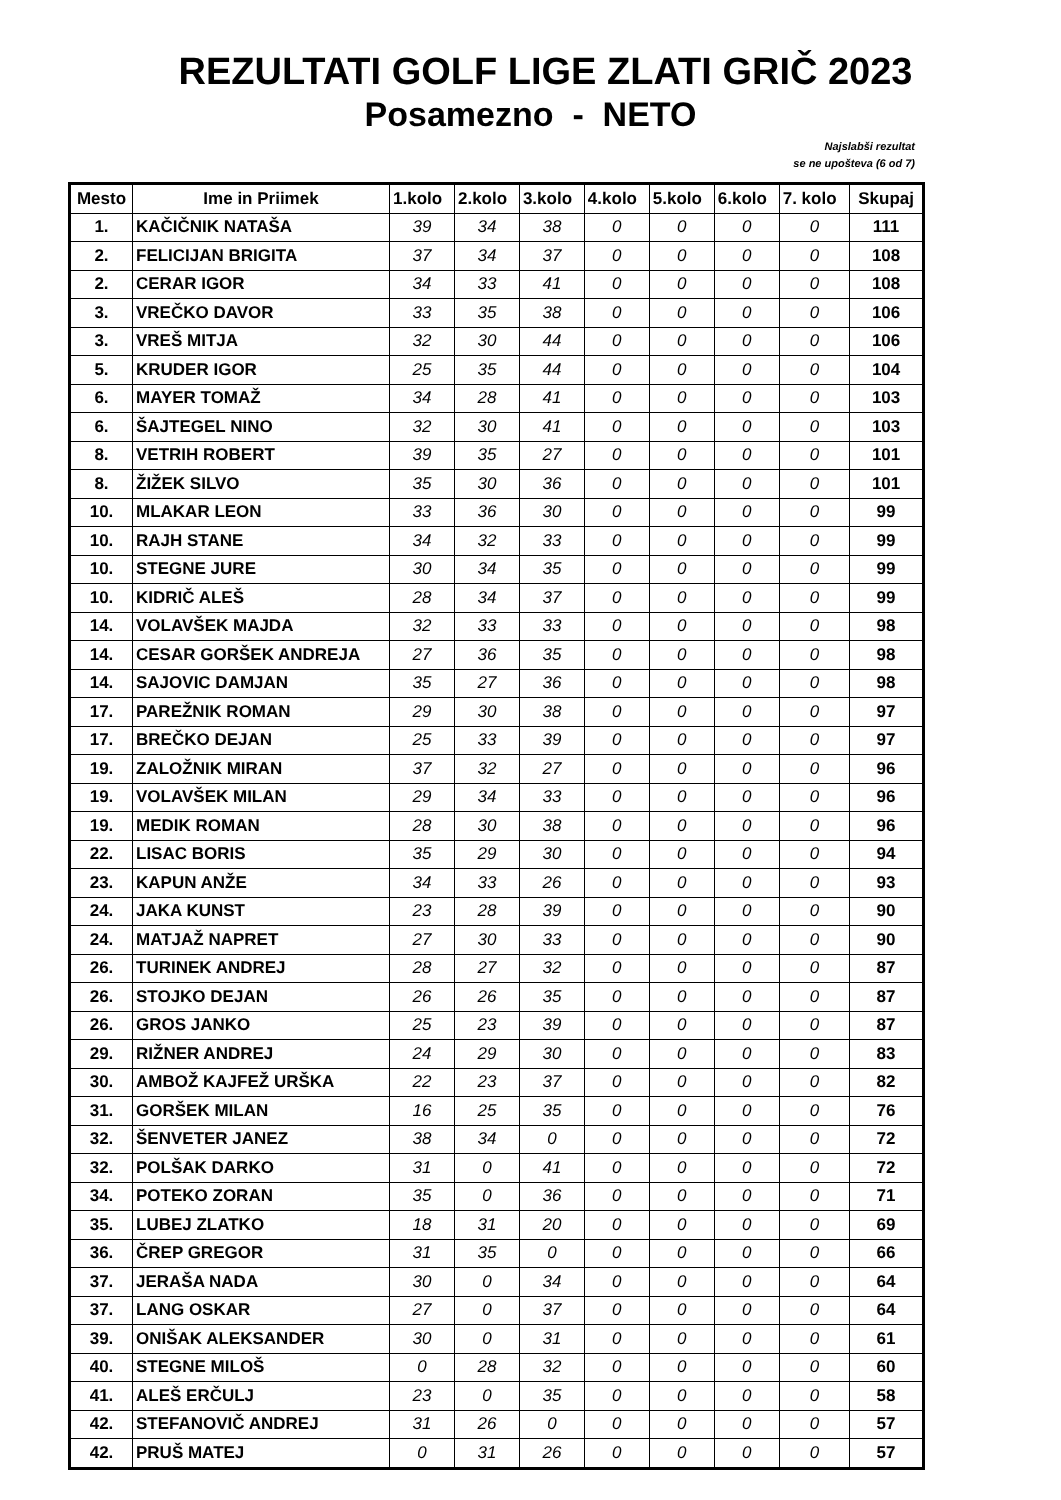REZULTATI GOLF LIGE ZLATI GRIČ 2023
Posamezno - NETO
Najslabši rezultat
se ne upošteva (6 od 7)
| Mesto | Ime in Priimek | 1.kolo | 2.kolo | 3.kolo | 4.kolo | 5.kolo | 6.kolo | 7. kolo | Skupaj |
| --- | --- | --- | --- | --- | --- | --- | --- | --- | --- |
| 1. | KAČIČNIK NATAŠA | 39 | 34 | 38 | 0 | 0 | 0 | 0 | 111 |
| 2. | FELICIJAN BRIGITA | 37 | 34 | 37 | 0 | 0 | 0 | 0 | 108 |
| 2. | CERAR IGOR | 34 | 33 | 41 | 0 | 0 | 0 | 0 | 108 |
| 3. | VREČKO DAVOR | 33 | 35 | 38 | 0 | 0 | 0 | 0 | 106 |
| 3. | VREŠ MITJA | 32 | 30 | 44 | 0 | 0 | 0 | 0 | 106 |
| 5. | KRUDER IGOR | 25 | 35 | 44 | 0 | 0 | 0 | 0 | 104 |
| 6. | MAYER TOMAŽ | 34 | 28 | 41 | 0 | 0 | 0 | 0 | 103 |
| 6. | ŠAJTEGEL NINO | 32 | 30 | 41 | 0 | 0 | 0 | 0 | 103 |
| 8. | VETRIH ROBERT | 39 | 35 | 27 | 0 | 0 | 0 | 0 | 101 |
| 8. | ŽIŽEK SILVO | 35 | 30 | 36 | 0 | 0 | 0 | 0 | 101 |
| 10. | MLAKAR LEON | 33 | 36 | 30 | 0 | 0 | 0 | 0 | 99 |
| 10. | RAJH STANE | 34 | 32 | 33 | 0 | 0 | 0 | 0 | 99 |
| 10. | STEGNE JURE | 30 | 34 | 35 | 0 | 0 | 0 | 0 | 99 |
| 10. | KIDRIČ ALEŠ | 28 | 34 | 37 | 0 | 0 | 0 | 0 | 99 |
| 14. | VOLAVŠEK MAJDA | 32 | 33 | 33 | 0 | 0 | 0 | 0 | 98 |
| 14. | CESAR GORŠEK ANDREJA | 27 | 36 | 35 | 0 | 0 | 0 | 0 | 98 |
| 14. | SAJOVIC DAMJAN | 35 | 27 | 36 | 0 | 0 | 0 | 0 | 98 |
| 17. | PAREŽNIK ROMAN | 29 | 30 | 38 | 0 | 0 | 0 | 0 | 97 |
| 17. | BREČKO DEJAN | 25 | 33 | 39 | 0 | 0 | 0 | 0 | 97 |
| 19. | ZALOŽNIK MIRAN | 37 | 32 | 27 | 0 | 0 | 0 | 0 | 96 |
| 19. | VOLAVŠEK MILAN | 29 | 34 | 33 | 0 | 0 | 0 | 0 | 96 |
| 19. | MEDIK ROMAN | 28 | 30 | 38 | 0 | 0 | 0 | 0 | 96 |
| 22. | LISAC BORIS | 35 | 29 | 30 | 0 | 0 | 0 | 0 | 94 |
| 23. | KAPUN ANŽE | 34 | 33 | 26 | 0 | 0 | 0 | 0 | 93 |
| 24. | JAKA KUNST | 23 | 28 | 39 | 0 | 0 | 0 | 0 | 90 |
| 24. | MATJAŽ NAPRET | 27 | 30 | 33 | 0 | 0 | 0 | 0 | 90 |
| 26. | TURINEK ANDREJ | 28 | 27 | 32 | 0 | 0 | 0 | 0 | 87 |
| 26. | STOJKO DEJAN | 26 | 26 | 35 | 0 | 0 | 0 | 0 | 87 |
| 26. | GROS JANKO | 25 | 23 | 39 | 0 | 0 | 0 | 0 | 87 |
| 29. | RIŽNER ANDREJ | 24 | 29 | 30 | 0 | 0 | 0 | 0 | 83 |
| 30. | AMBOŽ KAJFEŽ URŠKA | 22 | 23 | 37 | 0 | 0 | 0 | 0 | 82 |
| 31. | GORŠEK MILAN | 16 | 25 | 35 | 0 | 0 | 0 | 0 | 76 |
| 32. | ŠENVETER JANEZ | 38 | 34 | 0 | 0 | 0 | 0 | 0 | 72 |
| 32. | POLŠAK DARKO | 31 | 0 | 41 | 0 | 0 | 0 | 0 | 72 |
| 34. | POTEKO ZORAN | 35 | 0 | 36 | 0 | 0 | 0 | 0 | 71 |
| 35. | LUBEJ ZLATKO | 18 | 31 | 20 | 0 | 0 | 0 | 0 | 69 |
| 36. | ČREP GREGOR | 31 | 35 | 0 | 0 | 0 | 0 | 0 | 66 |
| 37. | JERAŠA NADA | 30 | 0 | 34 | 0 | 0 | 0 | 0 | 64 |
| 37. | LANG OSKAR | 27 | 0 | 37 | 0 | 0 | 0 | 0 | 64 |
| 39. | ONIŠAK ALEKSANDER | 30 | 0 | 31 | 0 | 0 | 0 | 0 | 61 |
| 40. | STEGNE MILOŠ | 0 | 28 | 32 | 0 | 0 | 0 | 0 | 60 |
| 41. | ALEŠ ERČULJ | 23 | 0 | 35 | 0 | 0 | 0 | 0 | 58 |
| 42. | STEFANOVIČ ANDREJ | 31 | 26 | 0 | 0 | 0 | 0 | 0 | 57 |
| 42. | PRUŠ MATEJ | 0 | 31 | 26 | 0 | 0 | 0 | 0 | 57 |